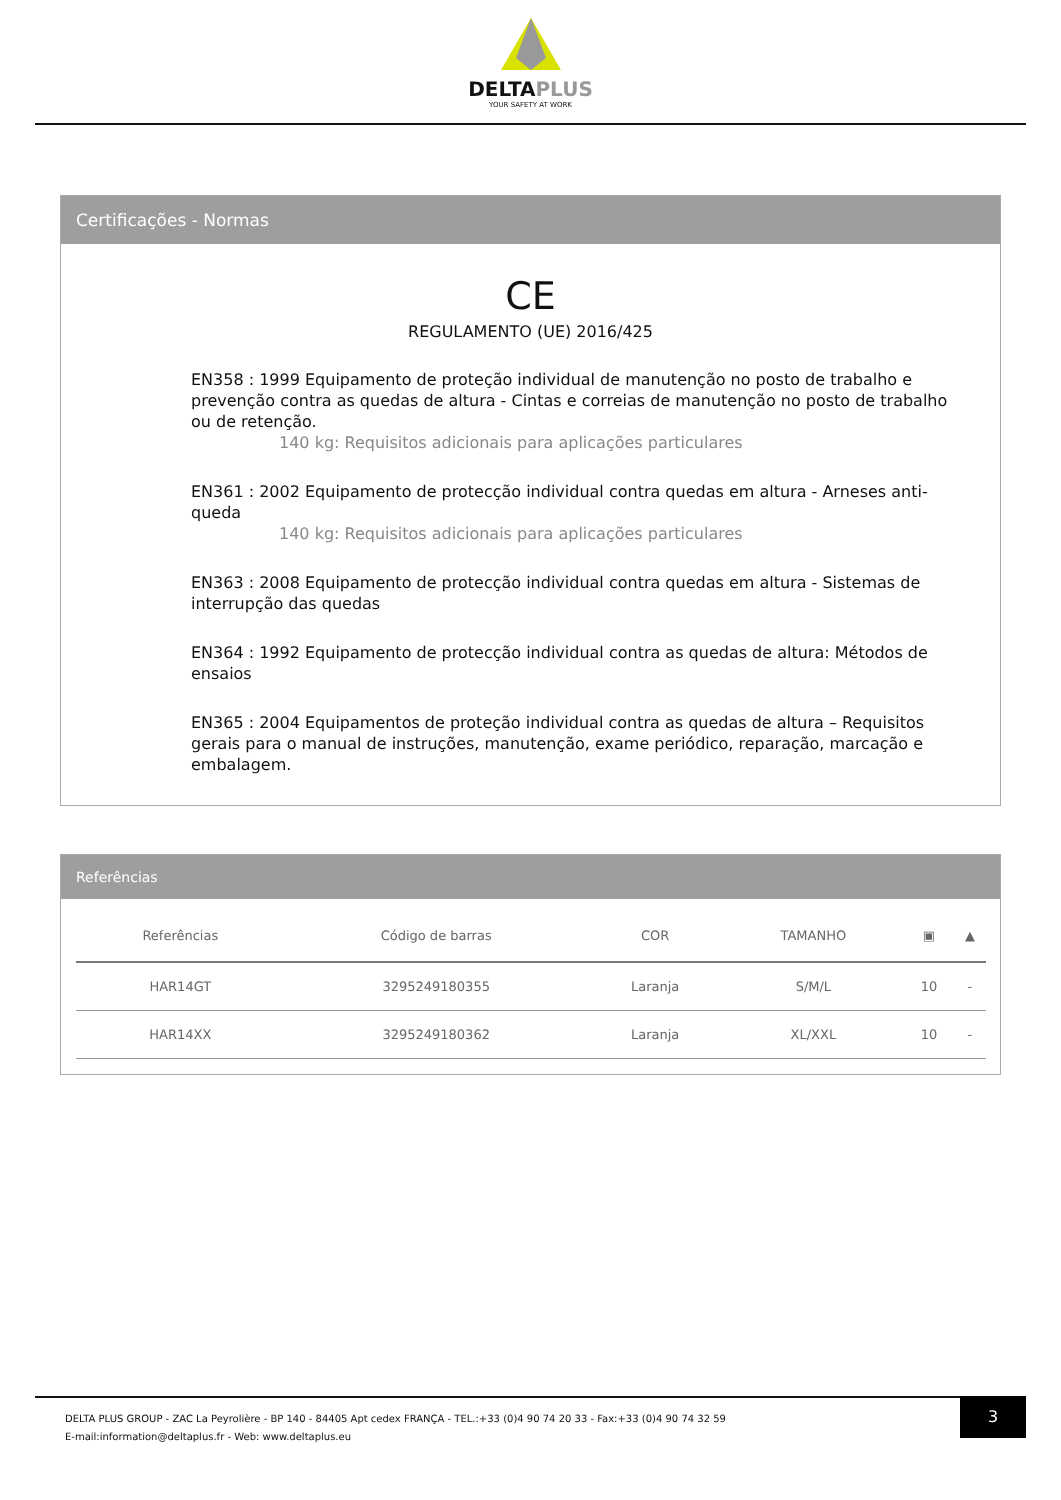DELTAPLUS
YOUR SAFETY AT WORK
Certificações - Normas
CE
REGULAMENTO (UE) 2016/425
EN358 : 1999 Equipamento de proteção individual de manutenção no posto de trabalho e prevenção contra as quedas de altura - Cintas e correias de manutenção no posto de trabalho ou de retenção.
140 kg: Requisitos adicionais para aplicações particulares
EN361 : 2002 Equipamento de protecção individual contra quedas em altura - Arneses anti-queda
140 kg: Requisitos adicionais para aplicações particulares
EN363 : 2008 Equipamento de protecção individual contra quedas em altura - Sistemas de interrupção das quedas
EN364 : 1992 Equipamento de protecção individual contra as quedas de altura: Métodos de ensaios
EN365 : 2004 Equipamentos de proteção individual contra as quedas de altura – Requisitos gerais para o manual de instruções, manutenção, exame periódico, reparação, marcação e embalagem.
Referências
| Referências | Código de barras | COR | TAMANHO | ▣ | ▲ |
| --- | --- | --- | --- | --- | --- |
| HAR14GT | 3295249180355 | Laranja | S/M/L | 10 | - |
| HAR14XX | 3295249180362 | Laranja | XL/XXL | 10 | - |
DELTA PLUS GROUP - ZAC La Peyrolière - BP 140 - 84405 Apt cedex FRANÇA - TEL.:+33 (0)4 90 74 20 33 - Fax:+33 (0)4 90 74 32 59
E-mail:information@deltaplus.fr - Web: www.deltaplus.eu
3